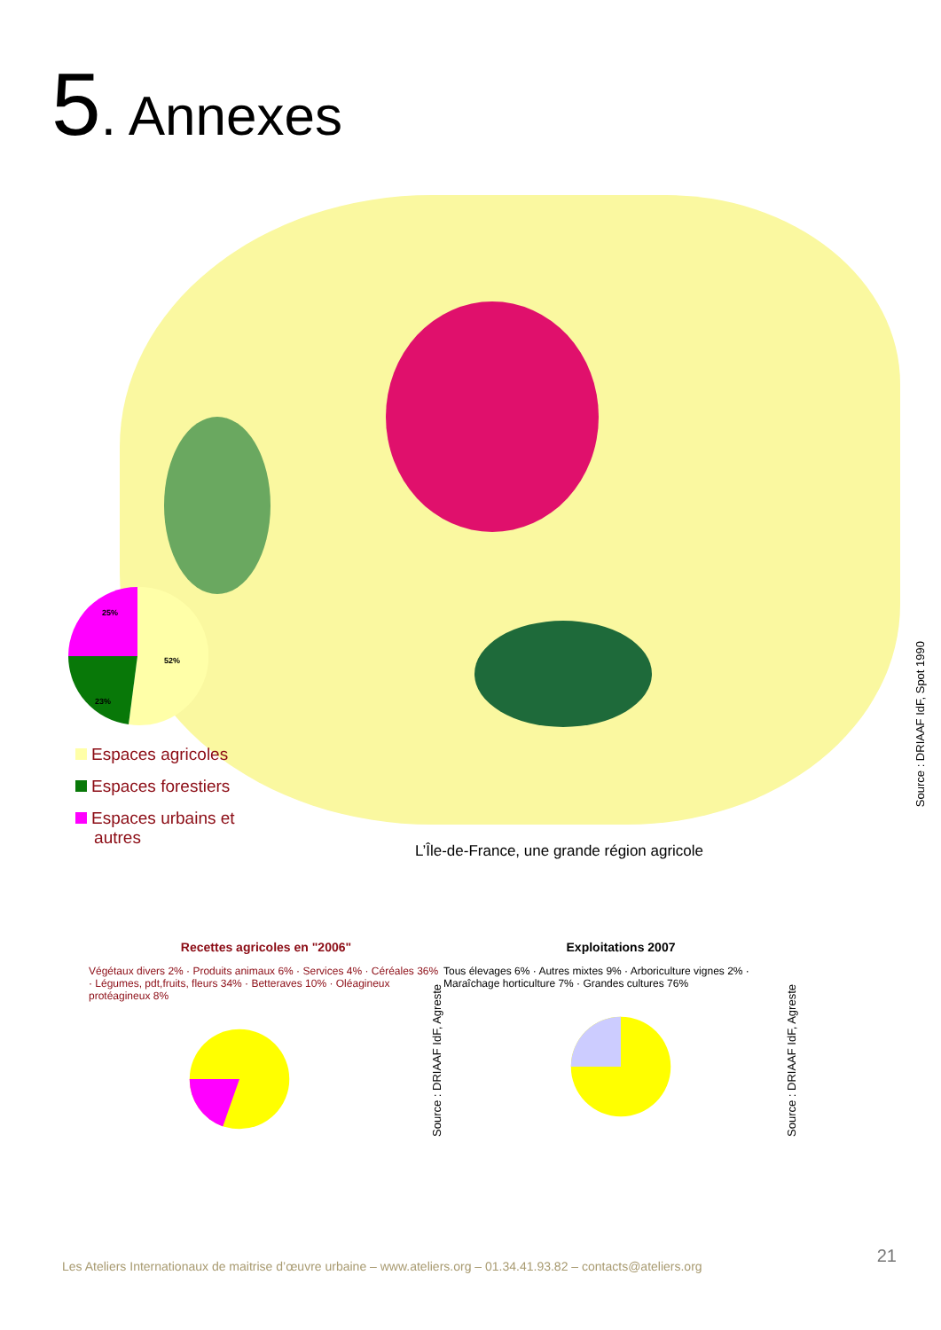5. Annexes
25%
52%
23%
Espaces agricoles
Espaces forestiers
Espaces urbains et
autres
Source : DRIAAF IdF, Spot 1990
L’Île-de-France, une grande région agricole
Recettes agricoles en "2006"
Végétaux divers 2% · Produits animaux 6% · Services 4% · Céréales 36% · Légumes, pdt,fruits, fleurs 34% · Betteraves 10% · Oléagineux protéagineux 8%
Source : DRIAAF IdF, Agreste
Exploitations 2007
Tous élevages 6% · Autres mixtes 9% · Arboriculture vignes 2% · Maraîchage horticulture 7% · Grandes cultures 76%
Source : DRIAAF IdF, Agreste
21
Les Ateliers Internationaux de maitrise d’œuvre urbaine – www.ateliers.org – 01.34.41.93.82 – contacts@ateliers.org